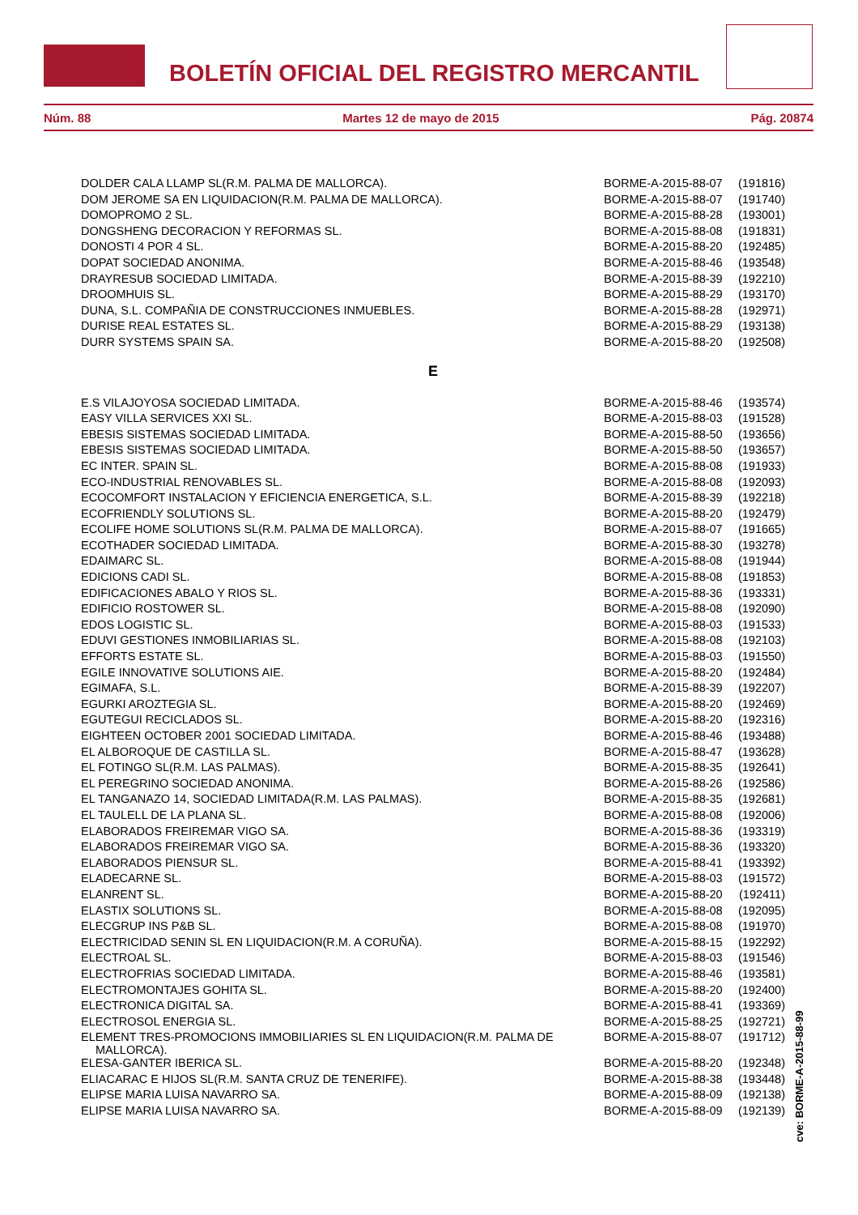BOLETÍN OFICIAL DEL REGISTRO MERCANTIL
Núm. 88 Martes 12 de mayo de 2015 Pág. 20874
| DOLDER CALA LLAMP SL(R.M. PALMA DE MALLORCA). | BORME-A-2015-88-07 | (191816) |
| DOM JEROME SA EN LIQUIDACION(R.M. PALMA DE MALLORCA). | BORME-A-2015-88-07 | (191740) |
| DOMOPROMO 2 SL. | BORME-A-2015-88-28 | (193001) |
| DONGSHENG DECORACION Y REFORMAS SL. | BORME-A-2015-88-08 | (191831) |
| DONOSTI 4 POR 4 SL. | BORME-A-2015-88-20 | (192485) |
| DOPAT SOCIEDAD ANONIMA. | BORME-A-2015-88-46 | (193548) |
| DRAYRESUB SOCIEDAD LIMITADA. | BORME-A-2015-88-39 | (192210) |
| DROOMHUIS SL. | BORME-A-2015-88-29 | (193170) |
| DUNA, S.L. COMPAÑIA DE CONSTRUCCIONES INMUEBLES. | BORME-A-2015-88-28 | (192971) |
| DURISE REAL ESTATES SL. | BORME-A-2015-88-29 | (193138) |
| DURR SYSTEMS SPAIN SA. | BORME-A-2015-88-20 | (192508) |
E
| E.S VILAJOYOSA SOCIEDAD LIMITADA. | BORME-A-2015-88-46 | (193574) |
| EASY VILLA SERVICES XXI SL. | BORME-A-2015-88-03 | (191528) |
| EBESIS SISTEMAS SOCIEDAD LIMITADA. | BORME-A-2015-88-50 | (193656) |
| EBESIS SISTEMAS SOCIEDAD LIMITADA. | BORME-A-2015-88-50 | (193657) |
| EC INTER. SPAIN SL. | BORME-A-2015-88-08 | (191933) |
| ECO-INDUSTRIAL RENOVABLES SL. | BORME-A-2015-88-08 | (192093) |
| ECOCOMFORT INSTALACION Y EFICIENCIA ENERGETICA, S.L. | BORME-A-2015-88-39 | (192218) |
| ECOFRIENDLY SOLUTIONS SL. | BORME-A-2015-88-20 | (192479) |
| ECOLIFE HOME SOLUTIONS SL(R.M. PALMA DE MALLORCA). | BORME-A-2015-88-07 | (191665) |
| ECOTHADER SOCIEDAD LIMITADA. | BORME-A-2015-88-30 | (193278) |
| EDAIMARC SL. | BORME-A-2015-88-08 | (191944) |
| EDICIONS CADI SL. | BORME-A-2015-88-08 | (191853) |
| EDIFICACIONES ABALO Y RIOS SL. | BORME-A-2015-88-36 | (193331) |
| EDIFICIO ROSTOWER SL. | BORME-A-2015-88-08 | (192090) |
| EDOS LOGISTIC SL. | BORME-A-2015-88-03 | (191533) |
| EDUVI GESTIONES INMOBILIARIAS SL. | BORME-A-2015-88-08 | (192103) |
| EFFORTS ESTATE SL. | BORME-A-2015-88-03 | (191550) |
| EGILE INNOVATIVE SOLUTIONS AIE. | BORME-A-2015-88-20 | (192484) |
| EGIMAFA, S.L. | BORME-A-2015-88-39 | (192207) |
| EGURKI AROZTEGIA SL. | BORME-A-2015-88-20 | (192469) |
| EGUTEGUI RECICLADOS SL. | BORME-A-2015-88-20 | (192316) |
| EIGHTEEN OCTOBER 2001 SOCIEDAD LIMITADA. | BORME-A-2015-88-46 | (193488) |
| EL ALBOROQUE DE CASTILLA SL. | BORME-A-2015-88-47 | (193628) |
| EL FOTINGO SL(R.M. LAS PALMAS). | BORME-A-2015-88-35 | (192641) |
| EL PEREGRINO SOCIEDAD ANONIMA. | BORME-A-2015-88-26 | (192586) |
| EL TANGANAZO 14, SOCIEDAD LIMITADA(R.M. LAS PALMAS). | BORME-A-2015-88-35 | (192681) |
| EL TAULELL DE LA PLANA SL. | BORME-A-2015-88-08 | (192006) |
| ELABORADOS FREIREMAR VIGO SA. | BORME-A-2015-88-36 | (193319) |
| ELABORADOS FREIREMAR VIGO SA. | BORME-A-2015-88-36 | (193320) |
| ELABORADOS PIENSUR SL. | BORME-A-2015-88-41 | (193392) |
| ELADECARNE SL. | BORME-A-2015-88-03 | (191572) |
| ELANRENT SL. | BORME-A-2015-88-20 | (192411) |
| ELASTIX SOLUTIONS SL. | BORME-A-2015-88-08 | (192095) |
| ELECGRUP INS P&B SL. | BORME-A-2015-88-08 | (191970) |
| ELECTRICIDAD SENIN SL EN LIQUIDACION(R.M. A CORUÑA). | BORME-A-2015-88-15 | (192292) |
| ELECTROAL SL. | BORME-A-2015-88-03 | (191546) |
| ELECTROFRIAS SOCIEDAD LIMITADA. | BORME-A-2015-88-46 | (193581) |
| ELECTROMONTAJES GOHITA SL. | BORME-A-2015-88-20 | (192400) |
| ELECTRONICA DIGITAL SA. | BORME-A-2015-88-41 | (193369) |
| ELECTROSOL ENERGIA SL. | BORME-A-2015-88-25 | (192721) |
| ELEMENT TRES-PROMOCIONS IMMOBILIARIES SL EN LIQUIDACION(R.M. PALMA DE MALLORCA). | BORME-A-2015-88-07 | (191712) |
| ELESA-GANTER IBERICA SL. | BORME-A-2015-88-20 | (192348) |
| ELIACARAC E HIJOS SL(R.M. SANTA CRUZ DE TENERIFE). | BORME-A-2015-88-38 | (193448) |
| ELIPSE MARIA LUISA NAVARRO SA. | BORME-A-2015-88-09 | (192138) |
| ELIPSE MARIA LUISA NAVARRO SA. | BORME-A-2015-88-09 | (192139) |
cve: BORME-A-2015-88-99